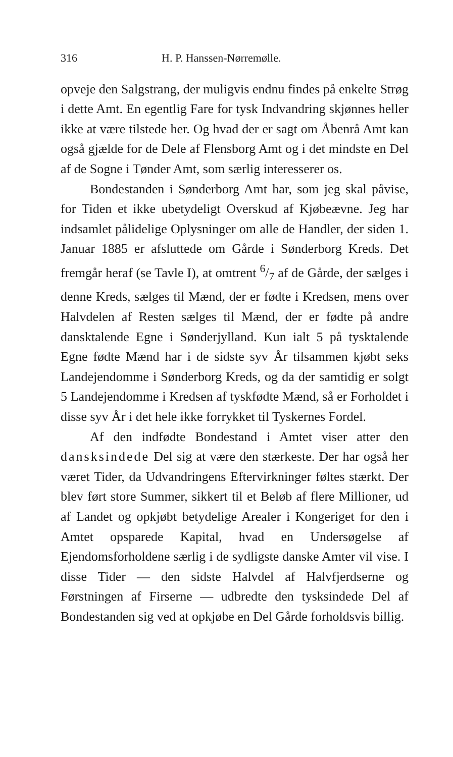316 H. P. Hanssen-Nørremølle.
opveje den Salgstrang, der muligvis endnu findes på enkelte Strøg i dette Amt. En egentlig Fare for tysk Indvandring skjønnes heller ikke at være tilstede her. Og hvad der er sagt om Åbenrå Amt kan også gjælde for de Dele af Flensborg Amt og i det mindste en Del af de Sogne i Tønder Amt, som særlig interesserer os.
Bondestanden i Sønderborg Amt har, som jeg skal påvise, for Tiden et ikke ubetydeligt Overskud af Kjøbeævne. Jeg har indsamlet pålidelige Oplysninger om alle de Handler, der siden 1. Januar 1885 er afsluttede om Gårde i Sønderborg Kreds. Det fremgår heraf (se Tavle I), at omtrent 6/7 af de Gårde, der sælges i denne Kreds, sælges til Mænd, der er fødte i Kredsen, mens over Halvdelen af Resten sælges til Mænd, der er fødte på andre dansktalende Egne i Sønderjylland. Kun ialt 5 på tysktalende Egne fødte Mænd har i de sidste syv År tilsammen kjøbt seks Landejendomme i Sønderborg Kreds, og da der samtidig er solgt 5 Landejendomme i Kredsen af tyskfødte Mænd, så er Forholdet i disse syv År i det hele ikke forrykket til Tyskernes Fordel.
Af den indfødte Bondestand i Amtet viser atter den dansksindede Del sig at være den stærkeste. Der har også her været Tider, da Udvandringens Eftervirkninger føltes stærkt. Der blev ført store Summer, sikkert til et Beløb af flere Millioner, ud af Landet og opkjøbt betydelige Arealer i Kongeriget for den i Amtet opsparede Kapital, hvad en Undersøgelse af Ejendomsforholdene særlig i de sydligste danske Amter vil vise. I disse Tider — den sidste Halvdel af Halvfjerdserne og Førstningen af Firserne — udbredte den tysksindede Del af Bondestanden sig ved at opkjøbe en Del Gårde forholdsvis billig.